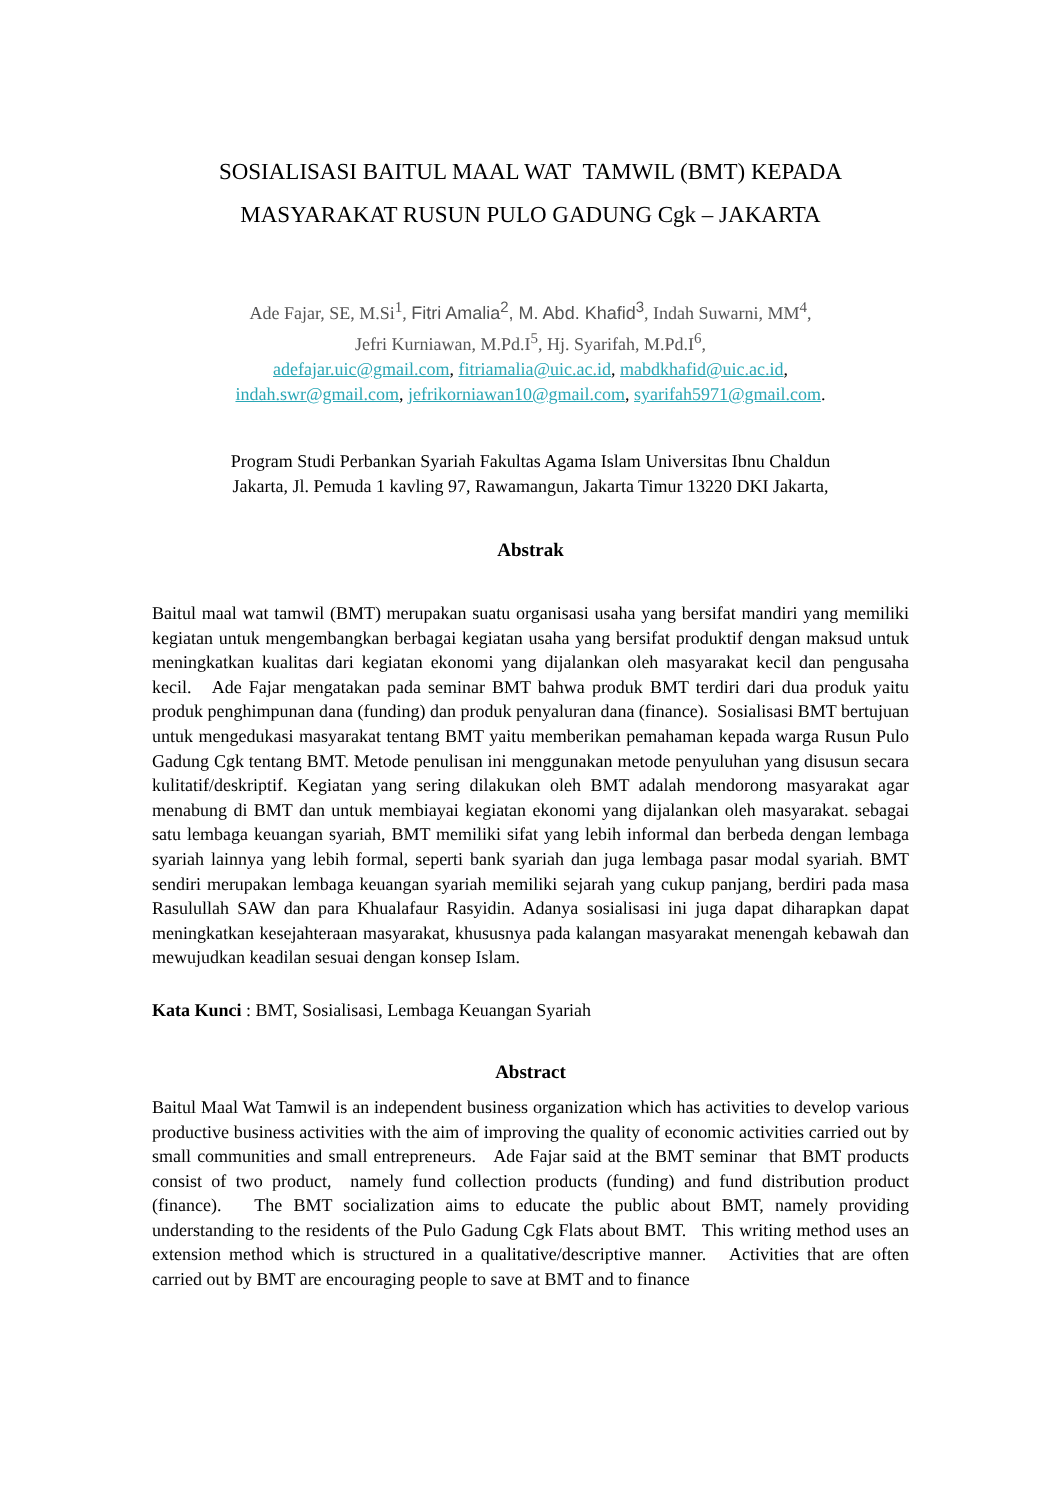SOSIALISASI BAITUL MAAL WAT TAMWIL (BMT) KEPADA
MASYARAKAT RUSUN PULO GADUNG Cgk – JAKARTA
Ade Fajar, SE, M.Si<sup>1</sup>, Fitri Amalia<sup>2</sup>, M. Abd. Khafid<sup>3</sup>, Indah Suwarni, MM<sup>4</sup>,
Jefri Kurniawan, M.Pd.I<sup>5</sup>, Hj. Syarifah, M.Pd.I<sup>6</sup>,
adefajar.uic@gmail.com, fitriamalia@uic.ac.id, mabdkhafid@uic.ac.id,
indah.swr@gmail.com, jefrikorniawan10@gmail.com, syarifah5971@gmail.com.
Program Studi Perbankan Syariah Fakultas Agama Islam Universitas Ibnu Chaldun
Jakarta, Jl. Pemuda 1 kavling 97, Rawamangun, Jakarta Timur 13220 DKI Jakarta,
Abstrak
Baitul maal wat tamwil (BMT) merupakan suatu organisasi usaha yang bersifat mandiri yang memiliki kegiatan untuk mengembangkan berbagai kegiatan usaha yang bersifat produktif dengan maksud untuk meningkatkan kualitas dari kegiatan ekonomi yang dijalankan oleh masyarakat kecil dan pengusaha kecil. Ade Fajar mengatakan pada seminar BMT bahwa produk BMT terdiri dari dua produk yaitu produk penghimpunan dana (funding) dan produk penyaluran dana (finance). Sosialisasi BMT bertujuan untuk mengedukasi masyarakat tentang BMT yaitu memberikan pemahaman kepada warga Rusun Pulo Gadung Cgk tentang BMT. Metode penulisan ini menggunakan metode penyuluhan yang disusun secara kulitatif/deskriptif. Kegiatan yang sering dilakukan oleh BMT adalah mendorong masyarakat agar menabung di BMT dan untuk membiayai kegiatan ekonomi yang dijalankan oleh masyarakat. sebagai satu lembaga keuangan syariah, BMT memiliki sifat yang lebih informal dan berbeda dengan lembaga syariah lainnya yang lebih formal, seperti bank syariah dan juga lembaga pasar modal syariah. BMT sendiri merupakan lembaga keuangan syariah memiliki sejarah yang cukup panjang, berdiri pada masa Rasulullah SAW dan para Khualafaur Rasyidin. Adanya sosialisasi ini juga dapat diharapkan dapat meningkatkan kesejahteraan masyarakat, khususnya pada kalangan masyarakat menengah kebawah dan mewujudkan keadilan sesuai dengan konsep Islam.
Kata Kunci : BMT, Sosialisasi, Lembaga Keuangan Syariah
Abstract
Baitul Maal Wat Tamwil is an independent business organization which has activities to develop various productive business activities with the aim of improving the quality of economic activities carried out by small communities and small entrepreneurs. Ade Fajar said at the BMT seminar that BMT products consist of two product, namely fund collection products (funding) and fund distribution product (finance). The BMT socialization aims to educate the public about BMT, namely providing understanding to the residents of the Pulo Gadung Cgk Flats about BMT. This writing method uses an extension method which is structured in a qualitative/descriptive manner. Activities that are often carried out by BMT are encouraging people to save at BMT and to finance